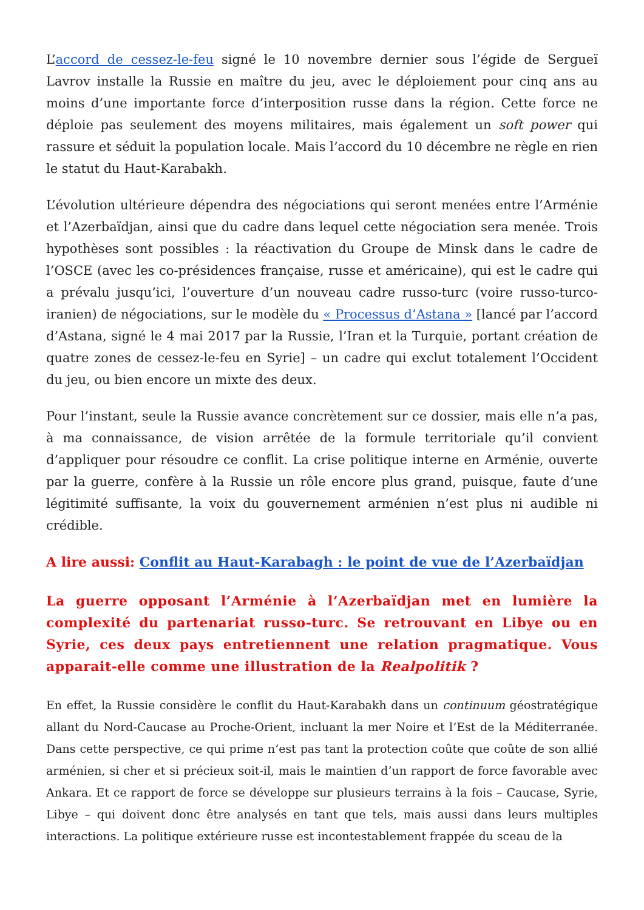L’accord de cessez-le-feu signé le 10 novembre dernier sous l’égide de Sergueï Lavrov installe la Russie en maître du jeu, avec le déploiement pour cinq ans au moins d’une importante force d’interposition russe dans la région. Cette force ne déploie pas seulement des moyens militaires, mais également un soft power qui rassure et séduit la population locale. Mais l’accord du 10 décembre ne règle en rien le statut du Haut-Karabakh.
L’évolution ultérieure dépendra des négociations qui seront menées entre l’Arménie et l’Azerbaïdjan, ainsi que du cadre dans lequel cette négociation sera menée. Trois hypothèses sont possibles : la réactivation du Groupe de Minsk dans le cadre de l’OSCE (avec les co-présidences française, russe et américaine), qui est le cadre qui a prévalu jusqu’ici, l’ouverture d’un nouveau cadre russo-turc (voire russo-turco-iranien) de négociations, sur le modèle du « Processus d’Astana » [lancé par l’accord d’Astana, signé le 4 mai 2017 par la Russie, l’Iran et la Turquie, portant création de quatre zones de cessez-le-feu en Syrie] – un cadre qui exclut totalement l’Occident du jeu, ou bien encore un mixte des deux.
Pour l’instant, seule la Russie avance concrètement sur ce dossier, mais elle n’a pas, à ma connaissance, de vision arrêtée de la formule territoriale qu’il convient d’appliquer pour résoudre ce conflit. La crise politique interne en Arménie, ouverte par la guerre, confère à la Russie un rôle encore plus grand, puisque, faute d’une légitimité suffisante, la voix du gouvernement arménien n’est plus ni audible ni crédible.
A lire aussi: Conflit au Haut-Karabagh : le point de vue de l’Azerbaïdjan
La guerre opposant l’Arménie à l’Azerbaïdjan met en lumière la complexité du partenariat russo-turc. Se retrouvant en Libye ou en Syrie, ces deux pays entretiennent une relation pragmatique. Vous apparait-elle comme une illustration de la Realpolitik ?
En effet, la Russie considère le conflit du Haut-Karabakh dans un continuum géostratégique allant du Nord-Caucase au Proche-Orient, incluant la mer Noire et l’Est de la Méditerranée. Dans cette perspective, ce qui prime n’est pas tant la protection coûte que coûte de son allié arménien, si cher et si précieux soit-il, mais le maintien d’un rapport de force favorable avec Ankara. Et ce rapport de force se développe sur plusieurs terrains à la fois – Caucase, Syrie, Libye – qui doivent donc être analysés en tant que tels, mais aussi dans leurs multiples interactions. La politique extérieure russe est incontestablement frappée du sceau de la